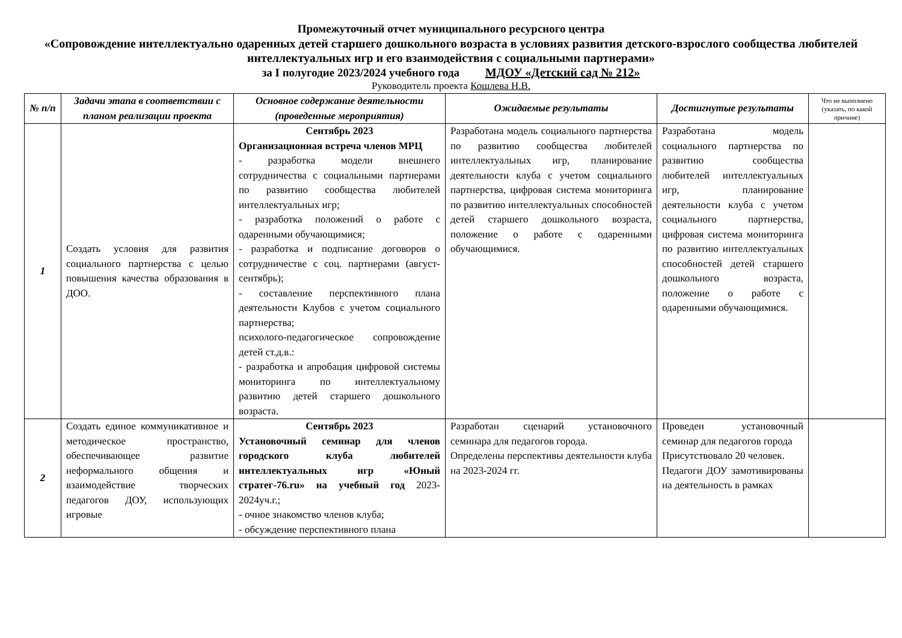Промежуточный отчет муниципального ресурсного центра
«Сопровождение интеллектуально одаренных детей старшего дошкольного возраста в условиях развития детского-взрослого сообщества любителей интеллектуальных игр и его взаимодействия с социальными партнерами»
за I полугодие 2023/2024 учебного года МДОУ «Детский сад № 212»
Руководитель проекта Кошлева Н.В.
| № п/п | Задачи этапа в соответствии с планом реализации проекта | Основное содержание деятельности (проведенные мероприятия) | Ожидаемые результаты | Достигнутые результаты | Что не выполнено (указать, по какой причине) |
| --- | --- | --- | --- | --- | --- |
| 1 | Создать условия для развития социального партнерства с целью повышения качества образования в ДОО. | Сентябрь 2023 Организационная встреча членов МРЦ - разработка модели внешнего сотрудничества с социальными партнерами по развитию сообщества любителей интеллектуальных игр; - разработка положений о работе с одаренными обучающимися; - разработка и подписание договоров о сотрудничестве с соц. партнерами (август-сентябрь); - составление перспективного плана деятельности Клубов с учетом социального партнерства; психолого-педагогическое сопровождение детей ст.д.в.: - разработка и апробация цифровой системы мониторинга по интеллектуальному развитию детей старшего дошкольного возраста. | Разработана модель социального партнерства по развитию сообщества любителей интеллектуальных игр, планирование деятельности клуба с учетом социального партнерства, цифровая система мониторинга по развитию интеллектуальных способностей детей старшего дошкольного возраста, положение о работе с одаренными обучающимися. | Разработана модель социального партнерства по развитию сообщества любителей интеллектуальных игр, планирование деятельности клуба с учетом социального партнерства, цифровая система мониторинга по развитию интеллектуальных способностей детей старшего дошкольного возраста, положение о работе с одаренными обучающимися. | |
| 2 | Создать единое коммуникативное и методическое пространство, обеспечивающее развитие неформального общения и взаимодействие творческих педагогов ДОУ, использующих игровые | Сентябрь 2023 Установочный семинар для членов городского клуба любителей интеллектуальных игр «Юный стратег-76.ru» на учебный год 2023-2024уч.г.; - очное знакомство членов клуба; - обсуждение перспективного плана | Разработан сценарий установочного семинара для педагогов города. Определены перспективы деятельности клуба на 2023-2024 гг. | Проведен установочный семинар для педагогов города Присутствовало 20 человек. Педагоги ДОУ замотивированы на деятельность в рамках | |